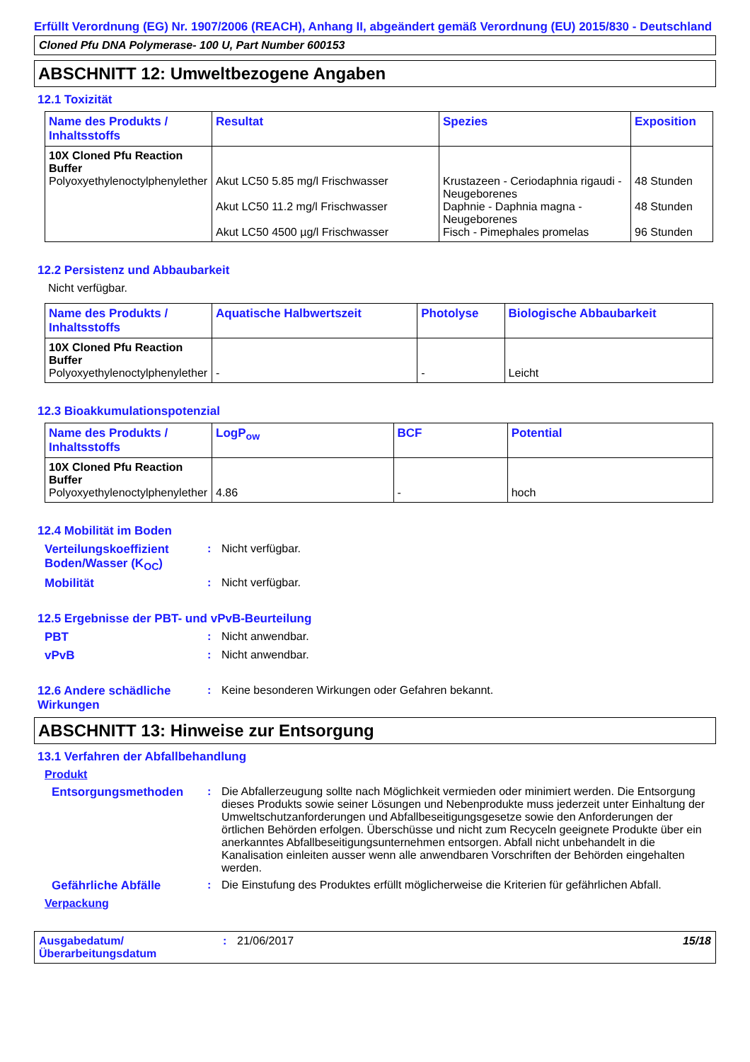Erfüllt Verordnung (EG) Nr. 1907/2006 (REACH), Anhang II, abgeändert gemäß Verordnung (EU) 2015/830 - Deutschland
Cloned Pfu DNA Polymerase- 100 U, Part Number 600153
ABSCHNITT 12: Umweltbezogene Angaben
12.1 Toxizität
| Name des Produkts / Inhaltsstoffs | Resultat | Spezies | Exposition |
| --- | --- | --- | --- |
| 10X Cloned Pfu Reaction Buffer Polyoxyethylenoctylphenylether | Akut LC50 5.85 mg/l Frischwasser Akut LC50 11.2 mg/l Frischwasser Akut LC50 4500 µg/l Frischwasser | Krustazeen - Ceriodaphnia rigaudi - Neugeborenes Daphnie - Daphnia magna - Neugeborenes Fisch - Pimephales promelas | 48 Stunden 48 Stunden 96 Stunden |
12.2 Persistenz und Abbaubarkeit
Nicht verfügbar.
| Name des Produkts / Inhaltsstoffs | Aquatische Halbwertszeit | Photolyse | Biologische Abbaubarkeit |
| --- | --- | --- | --- |
| 10X Cloned Pfu Reaction Buffer Polyoxyethylenoctylphenylether | - | - | Leicht |
12.3 Bioakkumulationspotenzial
| Name des Produkts / Inhaltsstoffs | LogP<sub>ow</sub> | BCF | Potential |
| --- | --- | --- | --- |
| 10X Cloned Pfu Reaction Buffer Polyoxyethylenoctylphenylether | 4.86 | - | hoch |
12.4 Mobilität im Boden
Verteilungskoeffizient Boden/Wasser (K<sub>OC</sub>)
: Nicht verfügbar.
Mobilität : Nicht verfügbar.
12.5 Ergebnisse der PBT- und vPvB-Beurteilung
PBT : Nicht anwendbar.
vPvB : Nicht anwendbar.
12.6 Andere schädliche Wirkungen
: Keine besonderen Wirkungen oder Gefahren bekannt.
ABSCHNITT 13: Hinweise zur Entsorgung
13.1 Verfahren der Abfallbehandlung
Produkt
Entsorgungsmethoden : Die Abfallerzeugung sollte nach Möglichkeit vermieden oder minimiert werden. Die Entsorgung dieses Produkts sowie seiner Lösungen und Nebenprodukte muss jederzeit unter Einhaltung der Umweltschutzanforderungen und Abfallbeseitigungsgesetze sowie den Anforderungen der örtlichen Behörden erfolgen. Überschüsse und nicht zum Recyceln geeignete Produkte über ein anerkanntes Abfallbeseitigungsunternehmen entsorgen. Abfall nicht unbehandelt in die Kanalisation einleiten ausser wenn alle anwendbaren Vorschriften der Behörden eingehalten werden.
Gefährliche Abfälle : Die Einstufung des Produktes erfüllt möglicherweise die Kriterien für gefährlichen Abfall.
Verpackung
Ausgabedatum/ Überarbeitungsdatum
: 21/06/2017 15/18